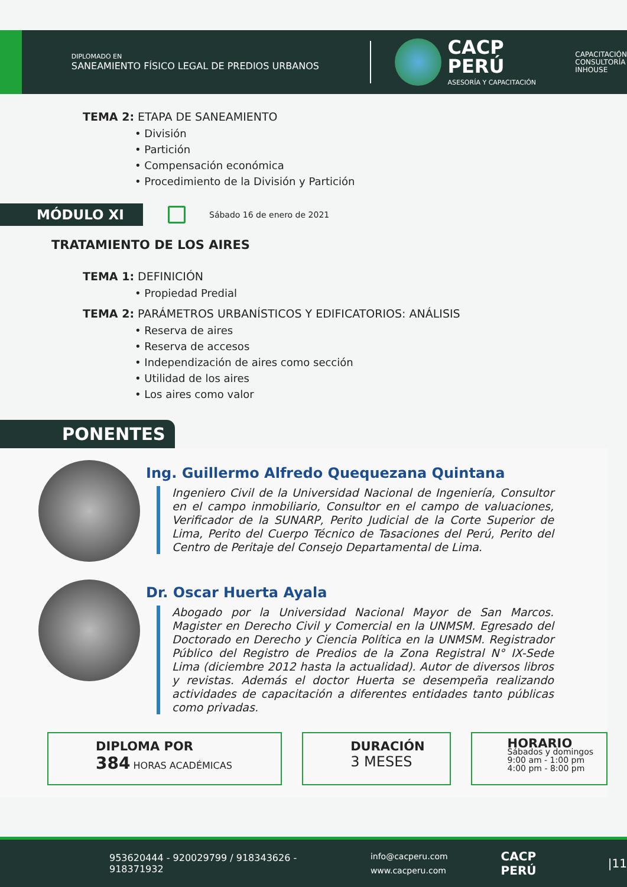DIPLOMADO EN
SANEAMIENTO FÍSICO LEGAL DE PREDIOS URBANOS
CACP PERÚ
ASESORÍA Y CAPACITACIÓN
CAPACITACIÓN
CONSULTORÍA
INHOUSE
TEMA 2: ETAPA DE SANEAMIENTO
• División
• Partición
• Compensación económica
• Procedimiento de la División y Partición
MÓDULO XI
Sábado 16 de enero de 2021
TRATAMIENTO DE LOS AIRES
TEMA 1: DEFINICIÓN
• Propiedad Predial
TEMA 2: PARÁMETROS URBANÍSTICOS Y EDIFICATORIOS: ANÁLISIS
• Reserva de aires
• Reserva de accesos
• Independización de aires como sección
• Utilidad de los aires
• Los aires como valor
PONENTES
Ing. Guillermo Alfredo Quequezana Quintana
Ingeniero Civil de la Universidad Nacional de Ingeniería, Consultor en el campo inmobiliario, Consultor en el campo de valuaciones, Verificador de la SUNARP, Perito Judicial de la Corte Superior de Lima, Perito del Cuerpo Técnico de Tasaciones del Perú, Perito del Centro de Peritaje del Consejo Departamental de Lima.
Dr. Oscar Huerta Ayala
Abogado por la Universidad Nacional Mayor de San Marcos. Magister en Derecho Civil y Comercial en la UNMSM. Egresado del Doctorado en Derecho y Ciencia Política en la UNMSM. Registrador Público del Registro de Predios de la Zona Registral N° IX-Sede Lima (diciembre 2012 hasta la actualidad). Autor de diversos libros y revistas. Además el doctor Huerta se desempeña realizando actividades de capacitación a diferentes entidades tanto públicas como privadas.
DIPLOMA POR
384 HORAS ACADÉMICAS
DURACIÓN
3 MESES
HORARIO
Sábados y domingos
9:00 am - 1:00 pm
4:00 pm - 8:00 pm
953620444 - 920029799 / 918343626 - 918371932 info@cacperu.com
www.cacperu.com CACP PERÚ |11